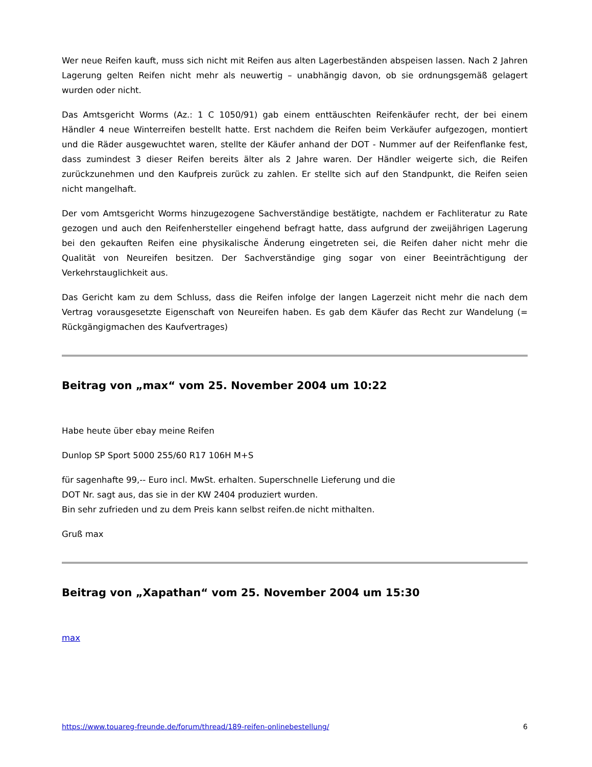Wer neue Reifen kauft, muss sich nicht mit Reifen aus alten Lagerbeständen abspeisen lassen. Nach 2 Jahren Lagerung gelten Reifen nicht mehr als neuwertig – unabhängig davon, ob sie ordnungsgemäß gelagert wurden oder nicht.
Das Amtsgericht Worms (Az.: 1 C 1050/91) gab einem enttäuschten Reifenkäufer recht, der bei einem Händler 4 neue Winterreifen bestellt hatte. Erst nachdem die Reifen beim Verkäufer aufgezogen, montiert und die Räder ausgewuchtet waren, stellte der Käufer anhand der DOT - Nummer auf der Reifenflanke fest, dass zumindest 3 dieser Reifen bereits älter als 2 Jahre waren. Der Händler weigerte sich, die Reifen zurückzunehmen und den Kaufpreis zurück zu zahlen. Er stellte sich auf den Standpunkt, die Reifen seien nicht mangelhaft.
Der vom Amtsgericht Worms hinzugezogene Sachverständige bestätigte, nachdem er Fachliteratur zu Rate gezogen und auch den Reifenhersteller eingehend befragt hatte, dass aufgrund der zweijährigen Lagerung bei den gekauften Reifen eine physikalische Änderung eingetreten sei, die Reifen daher nicht mehr die Qualität von Neureifen besitzen. Der Sachverständige ging sogar von einer Beeinträchtigung der Verkehrstauglichkeit aus.
Das Gericht kam zu dem Schluss, dass die Reifen infolge der langen Lagerzeit nicht mehr die nach dem Vertrag vorausgesetzte Eigenschaft von Neureifen haben. Es gab dem Käufer das Recht zur Wandelung (= Rückgängigmachen des Kaufvertrages)
Beitrag von „max“ vom 25. November 2004 um 10:22
Habe heute über ebay meine Reifen
Dunlop SP Sport 5000 255/60 R17 106H M+S
für sagenhafte 99,-- Euro incl. MwSt. erhalten. Superschnelle Lieferung und die
DOT Nr. sagt aus, das sie in der KW 2404 produziert wurden.
Bin sehr zufrieden und zu dem Preis kann selbst reifen.de nicht mithalten.
Gruß max
Beitrag von „Xapathan“ vom 25. November 2004 um 15:30
max
https://www.touareg-freunde.de/forum/thread/189-reifen-onlinebestellung/ 6